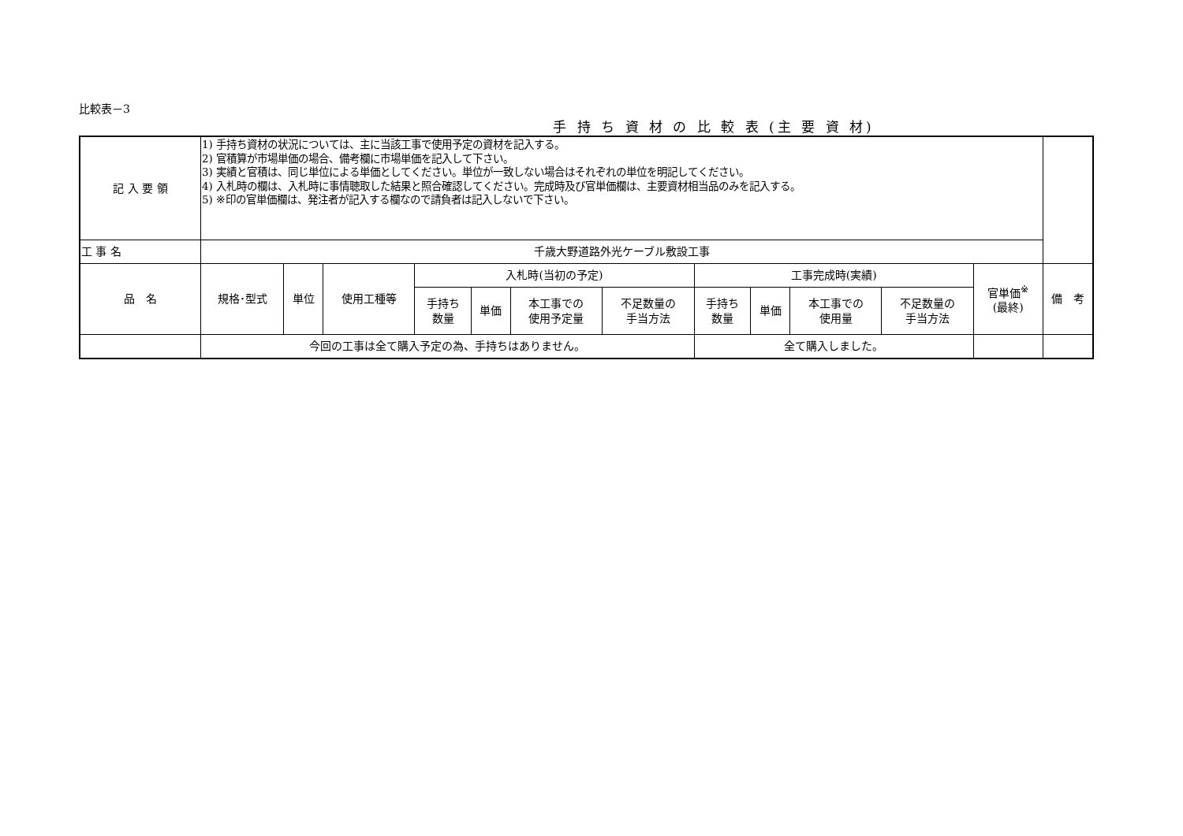比較表－3
手 持 ち 資 材 の 比 較 表 (主 要 資 材)
| 記 入 要 領 | 1) 手持ち資材の状況については、主に当該工事で使用予定の資材を記入する。 2) 官積算が市場単価の場合、備考欄に市場単価を記入して下さい。 3) 実績と官積は、同じ単位による単価としてください。単位が一致しない場合はそれぞれの単位を明記してください。 4) 入札時の欄は、入札時に事情聴取した結果と照合確認してください。完成時及び官単価欄は、主要資材相当品のみを記入する。 5) ※印の官単価欄は、発注者が記入する欄なので請負者は記入しないで下さい。 | | | | | | | | | | | | |
| 工 事 名 | 千歳大野道路外光ケーブル敷設工事 | | | | | | | | | | | | |
| 品 名 | 規格･型式 | 単位 | 使用工種等 | 入札時(当初の予定) | | | | 工事完成時(実績) | | | | 官単価<sup>※</sup> (最終) | 備 考 |
| | | | | 手持ち 数量 | 単価 | 本工事での 使用予定量 | 不足数量の 手当方法 | 手持ち 数量 | 単価 | 本工事での 使用量 | 不足数量の 手当方法 | | |
| | 今回の工事は全て購入予定の為、手持ちはありません。 | | | | | | | 全て購入しました。 | | | | | |